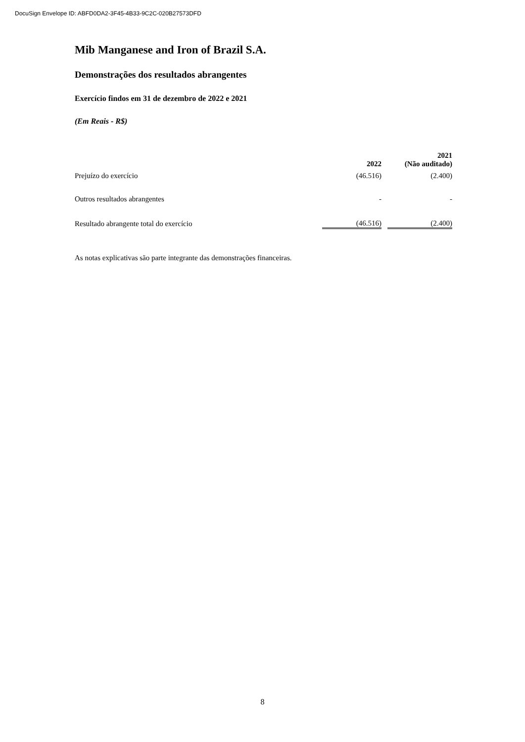DocuSign Envelope ID: ABFD0DA2-3F45-4B33-9C2C-020B27573DFD
Mib Manganese and Iron of Brazil S.A.
Demonstrações dos resultados abrangentes
Exercício findos em 31 de dezembro de 2022 e 2021
(Em Reais - R$)
| | 2022 | | 2021 (Não auditado) |
| --- | --- | --- | --- |
| Prejuízo do exercício | (46.516) | | (2.400) |
| Outros resultados abrangentes | - | | - |
| Resultado abrangente total do exercício | (46.516) | | (2.400) |
As notas explicativas são parte integrante das demonstrações financeiras.
8